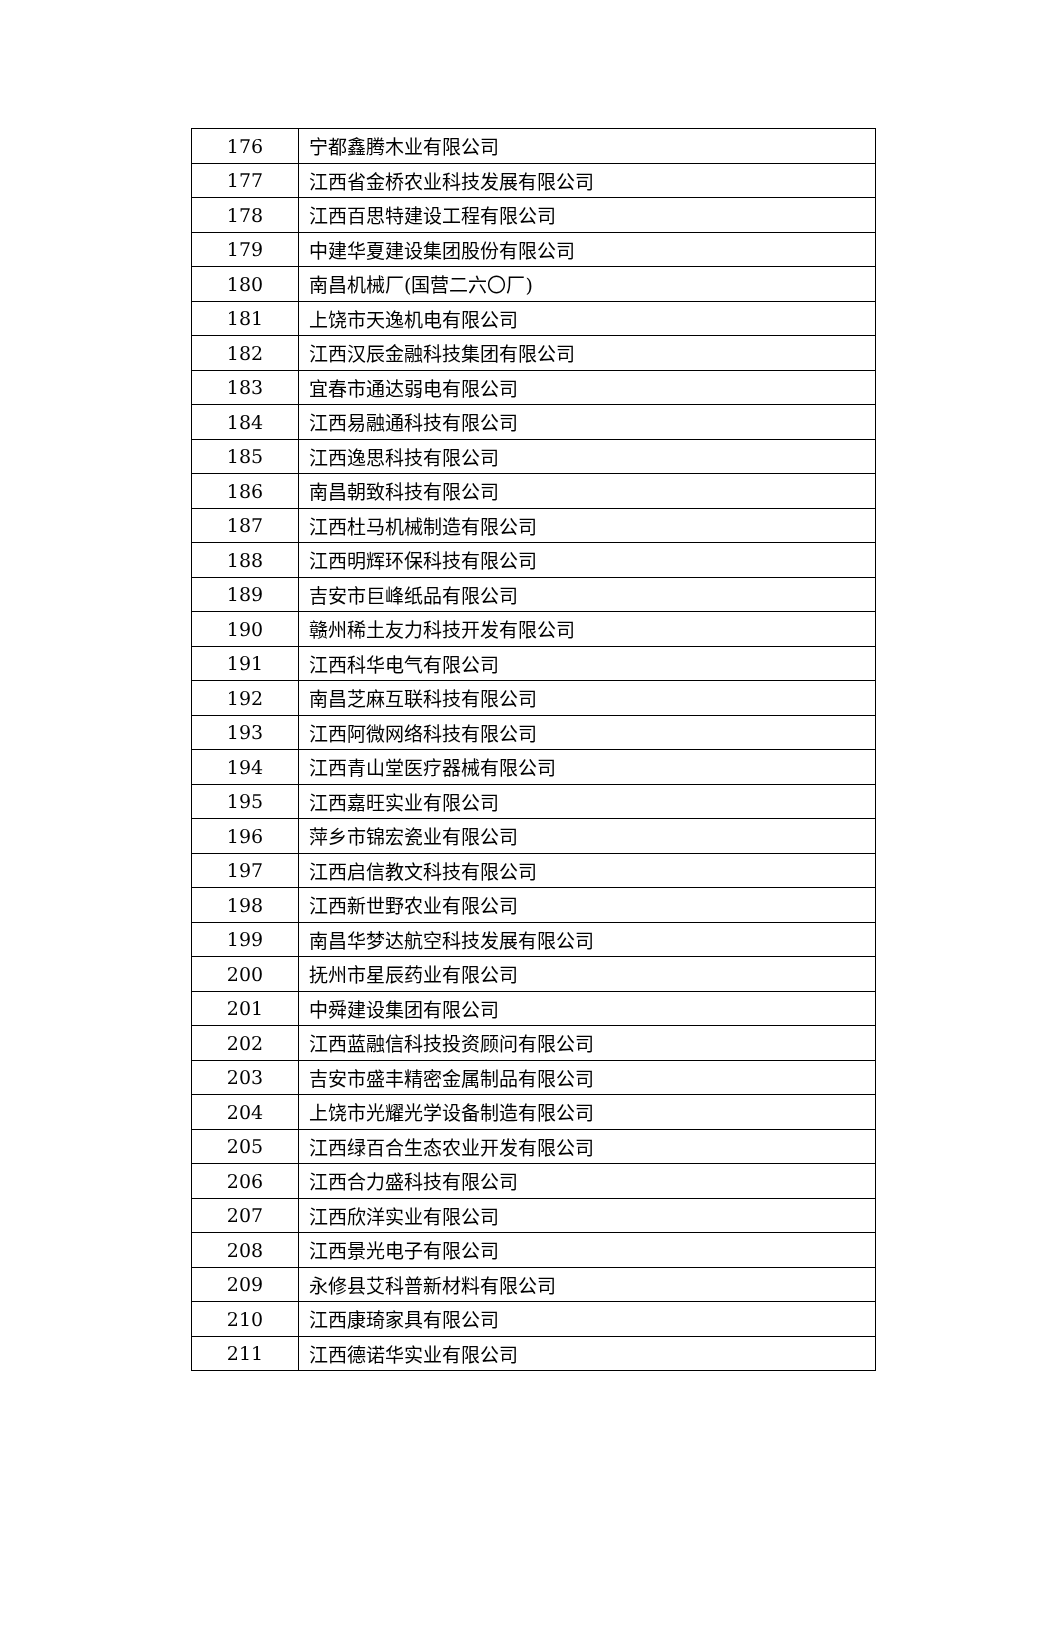| 176 | 宁都鑫腾木业有限公司 |
| 177 | 江西省金桥农业科技发展有限公司 |
| 178 | 江西百思特建设工程有限公司 |
| 179 | 中建华夏建设集团股份有限公司 |
| 180 | 南昌机械厂(国营二六〇厂) |
| 181 | 上饶市天逸机电有限公司 |
| 182 | 江西汉辰金融科技集团有限公司 |
| 183 | 宜春市通达弱电有限公司 |
| 184 | 江西易融通科技有限公司 |
| 185 | 江西逸思科技有限公司 |
| 186 | 南昌朝致科技有限公司 |
| 187 | 江西杜马机械制造有限公司 |
| 188 | 江西明辉环保科技有限公司 |
| 189 | 吉安市巨峰纸品有限公司 |
| 190 | 赣州稀土友力科技开发有限公司 |
| 191 | 江西科华电气有限公司 |
| 192 | 南昌芝麻互联科技有限公司 |
| 193 | 江西阿微网络科技有限公司 |
| 194 | 江西青山堂医疗器械有限公司 |
| 195 | 江西嘉旺实业有限公司 |
| 196 | 萍乡市锦宏瓷业有限公司 |
| 197 | 江西启信教文科技有限公司 |
| 198 | 江西新世野农业有限公司 |
| 199 | 南昌华梦达航空科技发展有限公司 |
| 200 | 抚州市星辰药业有限公司 |
| 201 | 中舜建设集团有限公司 |
| 202 | 江西蓝融信科技投资顾问有限公司 |
| 203 | 吉安市盛丰精密金属制品有限公司 |
| 204 | 上饶市光耀光学设备制造有限公司 |
| 205 | 江西绿百合生态农业开发有限公司 |
| 206 | 江西合力盛科技有限公司 |
| 207 | 江西欣洋实业有限公司 |
| 208 | 江西景光电子有限公司 |
| 209 | 永修县艾科普新材料有限公司 |
| 210 | 江西康琦家具有限公司 |
| 211 | 江西德诺华实业有限公司 |